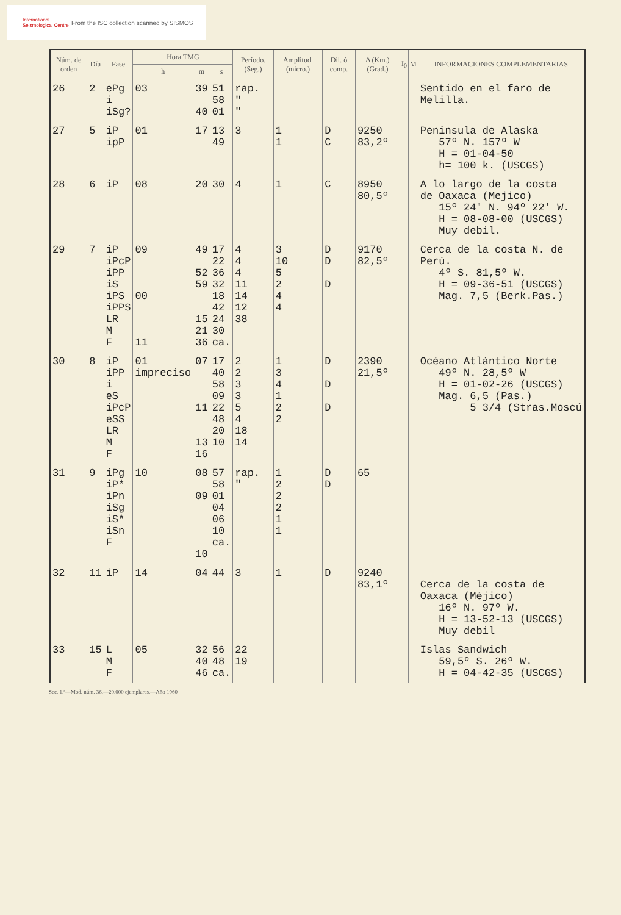International Seismological Centre
From the ISC collection scanned by SISMOS
| Núm. de orden | Día | Fase | Hora TMG | | | Período. (Seg.) | Amplitud. (micro.) | Dil. ó comp. | Δ (Km.) (Grad.) | I<sub>0</sub> | M | INFORMACIONES COMPLEMENTARIAS |
| --- | --- | --- | --- | --- | --- | --- | --- | --- | --- | --- | --- | --- |
| | | | h | m | s | | | | | | | |
| 26 | 2 | ePg i iSg? | 03 | 39 40 | 51 58 01 | rap. " " | | | | | | Sentido en el faro de Melilla. |
| 27 | 5 | iP ipP | 01 | 17 | 13 49 | 3 | 1 1 | D C | 9250 83,2º | | | Peninsula de Alaska 57º N. 157º W H = 01-04-50 h= 100 k. (USCGS) |
| 28 | 6 | iP | 08 | 20 | 30 | 4 | 1 | C | 8950 80,5º | | | A lo largo de la costa de Oaxaca (Mejico) 15º 24' N. 94º 22' W. H = 08-08-00 (USCGS) Muy debil. |
| 29 | 7 | iP iPcP iPP iS iPS iPPS LR M F | 09 00 11 | 49 52 59 15 21 36 | 17 22 36 32 18 42 24 30 ca. | 4 4 4 11 14 12 38 | 3 10 5 2 4 4 | D D D | 9170 82,5º | | | Cerca de la costa N. de Perú. 4º S. 81,5º W. H = 09-36-51 (USCGS) Mag. 7,5 (Berk.Pas.) |
| 30 | 8 | iP iPP i eS iPcP eSS LR M F | 01 impreciso | 07 11 13 16 | 17 40 58 09 22 48 20 10 | 2 2 3 3 5 4 18 14 | 1 3 4 1 2 2 | D D D | 2390 21,5º | | | Océano Atlántico Norte 49º N. 28,5º W H = 01-02-26 (USCGS) Mag. 6,5 (Pas.) 5 3/4 (Stras.Moscú |
| 31 | 9 | iPg iP* iPn iSg iS* iSn F | 10 | 08 09 10 | 57 58 01 04 06 10 ca. | rap. " | 1 2 2 2 1 1 | D D | 65 | | | |
| 32 | 11 | iP | 14 | 04 | 44 | 3 | 1 | D | 9240 83,1º | | | Cerca de la costa de Oaxaca (Méjico) 16º N. 97º W. H = 13-52-13 (USCGS) Muy debil |
| 33 | 15 | L M F | 05 | 32 40 46 | 56 48 ca. | 22 19 | | | | | | Islas Sandwich 59,5º S. 26º W. H = 04-42-35 (USCGS) |
Sec. 1.ª—Mod. núm. 36.—20.000 ejemplares.—Año 1960